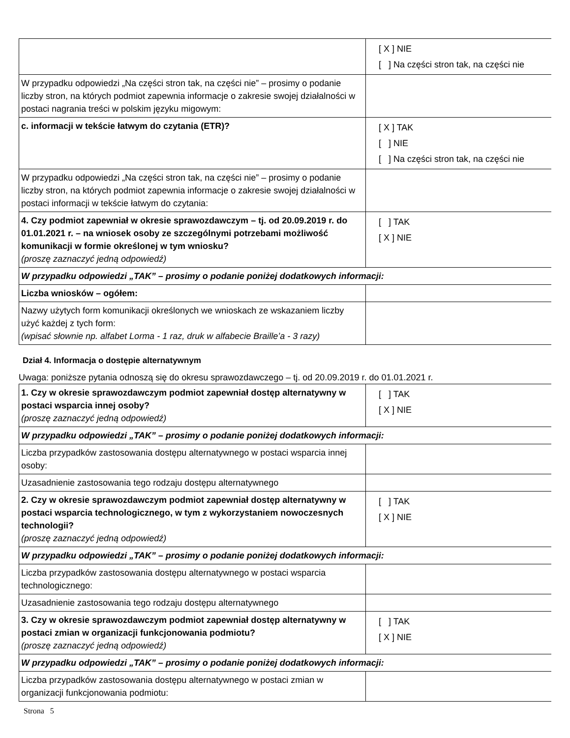| | [ X ] NIE [ ] Na części stron tak, na części nie |
| W przypadku odpowiedzi „Na części stron tak, na części nie” – prosimy o podanie liczby stron, na których podmiot zapewnia informacje o zakresie swojej działalności w postaci nagrania treści w polskim języku migowym: | |
| c. informacji w tekście łatwym do czytania (ETR)? | [ X ] TAK [ ] NIE [ ] Na części stron tak, na części nie |
| W przypadku odpowiedzi „Na części stron tak, na części nie” – prosimy o podanie liczby stron, na których podmiot zapewnia informacje o zakresie swojej działalności w postaci informacji w tekście łatwym do czytania: | |
| 4. Czy podmiot zapewniał w okresie sprawozdawczym – tj. od 20.09.2019 r. do 01.01.2021 r. – na wniosek osoby ze szczególnymi potrzebami możliwość komunikacji w formie określonej w tym wniosku? (proszę zaznaczyć jedną odpowiedź) | [ ] TAK [ X ] NIE |
| W przypadku odpowiedzi „TAK” – prosimy o podanie poniżej dodatkowych informacji: | |
| Liczba wniosków – ogółem: | |
| Nazwy użytych form komunikacji określonych we wnioskach ze wskazaniem liczby użyć każdej z tych form: (wpisać słownie np. alfabet Lorma - 1 raz, druk w alfabecie Braille’a - 3 razy) | |
Dział 4. Informacja o dostępie alternatywnym
Uwaga: poniższe pytania odnoszą się do okresu sprawozdawczego – tj. od 20.09.2019 r. do 01.01.2021 r.
| 1. Czy w okresie sprawozdawczym podmiot zapewniał dostęp alternatywny w postaci wsparcia innej osoby? (proszę zaznaczyć jedną odpowiedź) | [ ] TAK [ X ] NIE |
| W przypadku odpowiedzi „TAK” – prosimy o podanie poniżej dodatkowych informacji: | |
| Liczba przypadków zastosowania dostępu alternatywnego w postaci wsparcia innej osoby: | |
| Uzasadnienie zastosowania tego rodzaju dostępu alternatywnego | |
| 2. Czy w okresie sprawozdawczym podmiot zapewniał dostęp alternatywny w postaci wsparcia technologicznego, w tym z wykorzystaniem nowoczesnych technologii? (proszę zaznaczyć jedną odpowiedź) | [ ] TAK [ X ] NIE |
| W przypadku odpowiedzi „TAK” – prosimy o podanie poniżej dodatkowych informacji: | |
| Liczba przypadków zastosowania dostępu alternatywnego w postaci wsparcia technologicznego: | |
| Uzasadnienie zastosowania tego rodzaju dostępu alternatywnego | |
| 3. Czy w okresie sprawozdawczym podmiot zapewniał dostęp alternatywny w postaci zmian w organizacji funkcjonowania podmiotu? (proszę zaznaczyć jedną odpowiedź) | [ ] TAK [ X ] NIE |
| W przypadku odpowiedzi „TAK” – prosimy o podanie poniżej dodatkowych informacji: | |
| Liczba przypadków zastosowania dostępu alternatywnego w postaci zmian w organizacji funkcjonowania podmiotu: | |
Strona 5